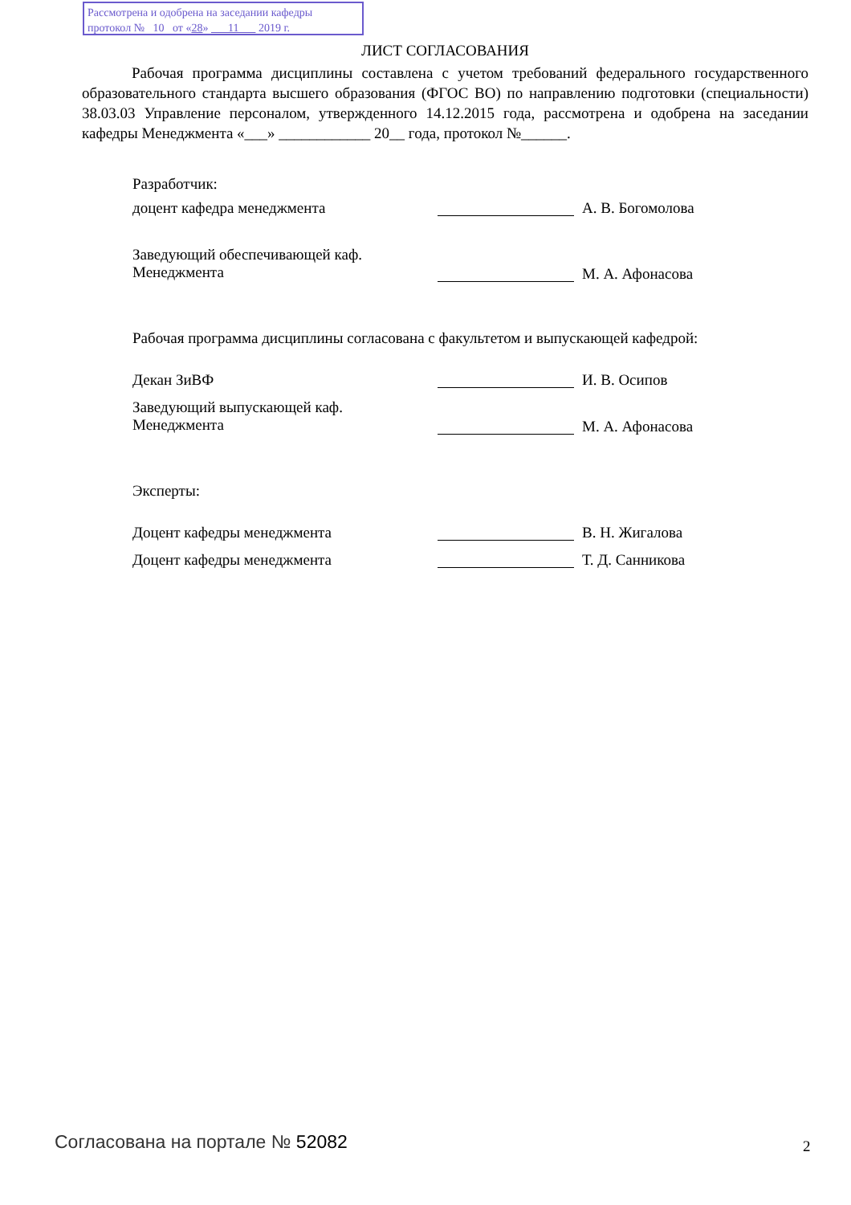Рассмотрена и одобрена на заседании кафедры
протокол № 10 от «28» 11 2019 г.
ЛИСТ СОГЛАСОВАНИЯ
Рабочая программа дисциплины составлена с учетом требований федерального государственного образовательного стандарта высшего образования (ФГОС ВО) по направлению подготовки (специальности) 38.03.03 Управление персоналом, утвержденного 14.12.2015 года, рассмотрена и одобрена на заседании кафедры Менеджмента «___» ____________ 20__ года, протокол №______.
Разработчик:
доцент кафедра менеджмента А. В. Богомолова
Заведующий обеспечивающей каф.
Менеджмента
М. А. Афонасова
Рабочая программа дисциплины согласована с факультетом и выпускающей кафедрой:
Декан ЗиВФ И. В. Осипов
Заведующий выпускающей каф.
Менеджмента
М. А. Афонасова
Эксперты:
Доцент кафедры менеджмента В. Н. Жигалова
Доцент кафедры менеджмента Т. Д. Санникова
Согласована на портале № 52082 2